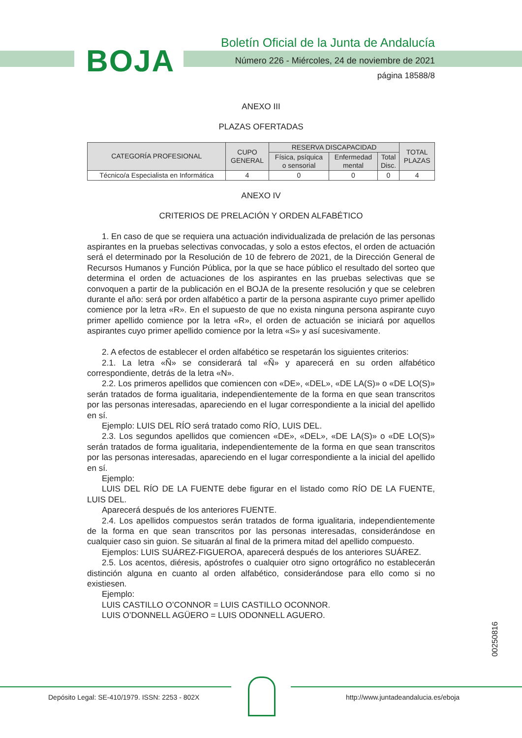BOJA
Boletín Oficial de la Junta de Andalucía
Número 226 - Miércoles, 24 de noviembre de 2021
página 18588/8
ANEXO III
PLAZAS OFERTADAS
| CATEGORÍA PROFESIONAL | CUPO GENERAL | RESERVA DISCAPACIDAD | | | TOTAL PLAZAS |
| --- | --- | --- | --- | --- | --- |
| | | Física, psíquica o sensorial | Enfermedad mental | Total Disc. | |
| Técnico/a Especialista en Informática | 4 | 0 | 0 | 0 | 4 |
ANEXO IV
CRITERIOS DE PRELACIÓN Y ORDEN ALFABÉTICO
1. En caso de que se requiera una actuación individualizada de prelación de las personas aspirantes en la pruebas selectivas convocadas, y solo a estos efectos, el orden de actuación será el determinado por la Resolución de 10 de febrero de 2021, de la Dirección General de Recursos Humanos y Función Pública, por la que se hace público el resultado del sorteo que determina el orden de actuaciones de los aspirantes en las pruebas selectivas que se convoquen a partir de la publicación en el BOJA de la presente resolución y que se celebren durante el año: será por orden alfabético a partir de la persona aspirante cuyo primer apellido comience por la letra «R». En el supuesto de que no exista ninguna persona aspirante cuyo primer apellido comience por la letra «R», el orden de actuación se iniciará por aquellos aspirantes cuyo primer apellido comience por la letra «S» y así sucesivamente.
2. A efectos de establecer el orden alfabético se respetarán los siguientes criterios:
2.1. La letra «Ñ» se considerará tal «Ñ» y aparecerá en su orden alfabético correspondiente, detrás de la letra «N».
2.2. Los primeros apellidos que comiencen con «DE», «DEL», «DE LA(S)» o «DE LO(S)» serán tratados de forma igualitaria, independientemente de la forma en que sean transcritos por las personas interesadas, apareciendo en el lugar correspondiente a la inicial del apellido en sí.
Ejemplo: LUIS DEL RÍO será tratado como RÍO, LUIS DEL.
2.3. Los segundos apellidos que comiencen «DE», «DEL», «DE LA(S)» o «DE LO(S)» serán tratados de forma igualitaria, independientemente de la forma en que sean transcritos por las personas interesadas, apareciendo en el lugar correspondiente a la inicial del apellido en sí.
Ejemplo:
LUIS DEL RÍO DE LA FUENTE debe figurar en el listado como RÍO DE LA FUENTE, LUIS DEL.
Aparecerá después de los anteriores FUENTE.
2.4. Los apellidos compuestos serán tratados de forma igualitaria, independientemente de la forma en que sean transcritos por las personas interesadas, considerándose en cualquier caso sin guion. Se situarán al final de la primera mitad del apellido compuesto.
Ejemplos: LUIS SUÁREZ-FIGUEROA, aparecerá después de los anteriores SUÁREZ.
2.5. Los acentos, diéresis, apóstrofes o cualquier otro signo ortográfico no establecerán distinción alguna en cuanto al orden alfabético, considerándose para ello como si no existiesen.
Ejemplo:
LUIS CASTILLO O’CONNOR = LUIS CASTILLO OCONNOR.
LUIS O’DONNELL AGÜERO = LUIS ODONNELL AGUERO.
00250816
Depósito Legal: SE-410/1979. ISSN: 2253 - 802X http://www.juntadeandalucia.es/eboja